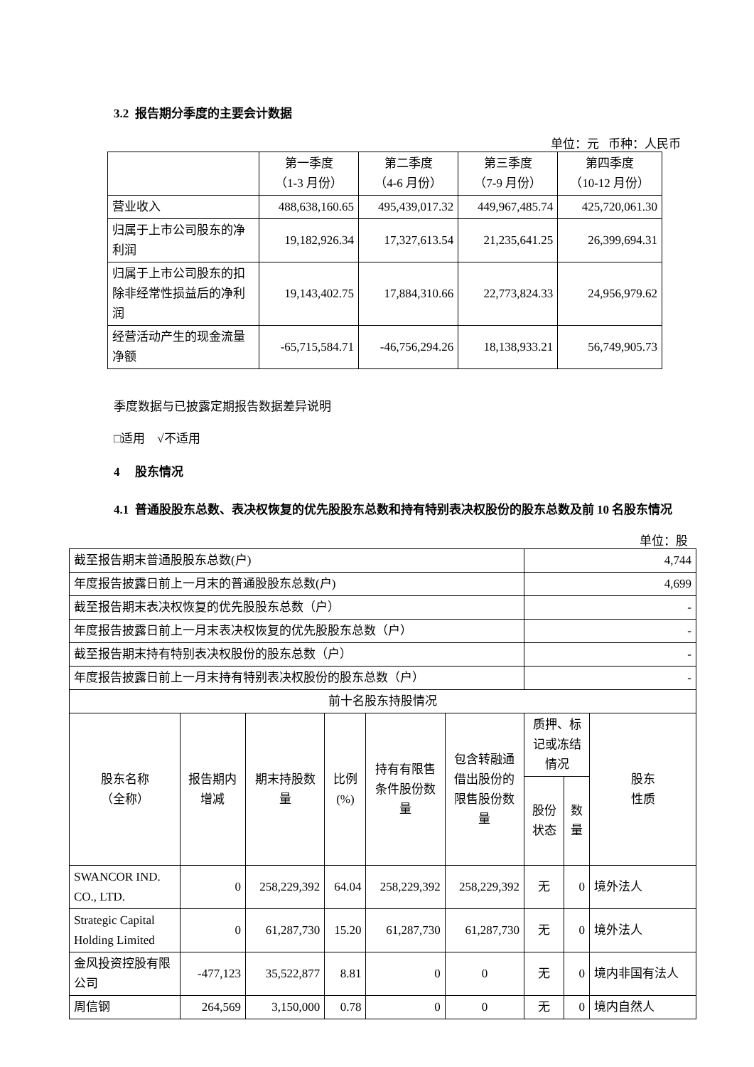3.2 报告期分季度的主要会计数据
单位：元 币种：人民币
| | 第一季度 （1-3 月份） | 第二季度 （4-6 月份） | 第三季度 （7-9 月份） | 第四季度 （10-12 月份） |
| --- | --- | --- | --- | --- |
| 营业收入 | 488,638,160.65 | 495,439,017.32 | 449,967,485.74 | 425,720,061.30 |
| 归属于上市公司股东的净利润 | 19,182,926.34 | 17,327,613.54 | 21,235,641.25 | 26,399,694.31 |
| 归属于上市公司股东的扣除非经常性损益后的净利润 | 19,143,402.75 | 17,884,310.66 | 22,773,824.33 | 24,956,979.62 |
| 经营活动产生的现金流量净额 | -65,715,584.71 | -46,756,294.26 | 18,138,933.21 | 56,749,905.73 |
季度数据与已披露定期报告数据差异说明
□适用 √不适用
4 股东情况
4.1 普通股股东总数、表决权恢复的优先股股东总数和持有特别表决权股份的股东总数及前 10 名股东情况
单位：股
| 截至报告期末普通股股东总数(户) | | | | | | 4,744 | | |
| 年度报告披露日前上一月末的普通股股东总数(户) | | | | | | 4,699 | | |
| 截至报告期末表决权恢复的优先股股东总数（户） | | | | | | - | | |
| 年度报告披露日前上一月末表决权恢复的优先股股东总数（户） | | | | | | - | | |
| 截至报告期末持有特别表决权股份的股东总数（户） | | | | | | - | | |
| 年度报告披露日前上一月末持有特别表决权股份的股东总数（户） | | | | | | - | | |
| 前十名股东持股情况 | | | | | | | | |
| 股东名称 （全称） | 报告期内 增减 | 期末持股数 量 | 比例 (%) | 持有有限售 条件股份数 量 | 包含转融通 借出股份的 限售股份数 量 | 质押、标 记或冻结 情况 | | 股东 性质 |
| | | | | | | 股份 状态 | 数 量 | |
| SWANCOR IND. CO., LTD. | 0 | 258,229,392 | 64.04 | 258,229,392 | 258,229,392 | 无 | 0 | 境外法人 |
| Strategic Capital Holding Limited | 0 | 61,287,730 | 15.20 | 61,287,730 | 61,287,730 | 无 | 0 | 境外法人 |
| 金风投资控股有限公司 | -477,123 | 35,522,877 | 8.81 | 0 | 0 | 无 | 0 | 境内非国有法人 |
| 周信钢 | 264,569 | 3,150,000 | 0.78 | 0 | 0 | 无 | 0 | 境内自然人 |